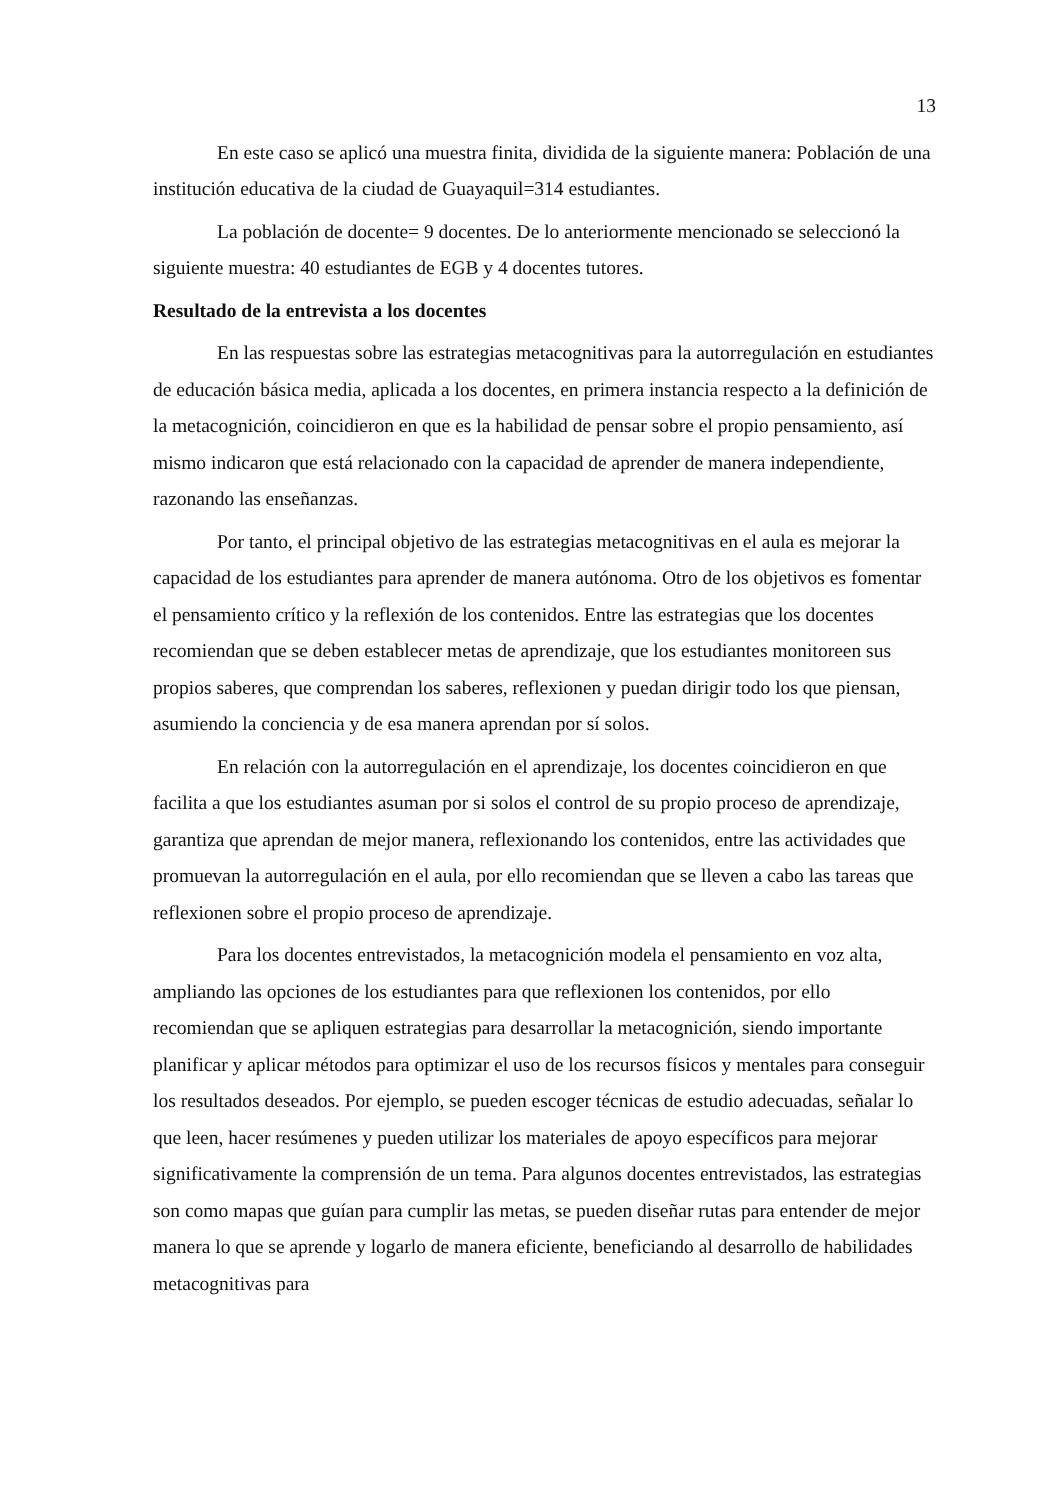13
En este caso se aplicó una muestra finita, dividida de la siguiente manera: Población de una institución educativa de la ciudad de Guayaquil=314 estudiantes.
La población de docente= 9 docentes. De lo anteriormente mencionado se seleccionó la siguiente muestra: 40 estudiantes de EGB y 4 docentes tutores.
Resultado de la entrevista a los docentes
En las respuestas sobre las estrategias metacognitivas para la autorregulación en estudiantes de educación básica media, aplicada a los docentes, en primera instancia respecto a la definición de la metacognición, coincidieron en que es la habilidad de pensar sobre el propio pensamiento, así mismo indicaron que está relacionado con la capacidad de aprender de manera independiente, razonando las enseñanzas.
Por tanto, el principal objetivo de las estrategias metacognitivas en el aula es mejorar la capacidad de los estudiantes para aprender de manera autónoma. Otro de los objetivos es fomentar el pensamiento crítico y la reflexión de los contenidos. Entre las estrategias que los docentes recomiendan que se deben establecer metas de aprendizaje, que los estudiantes monitoreen sus propios saberes, que comprendan los saberes, reflexionen y puedan dirigir todo los que piensan, asumiendo la conciencia y de esa manera aprendan por sí solos.
En relación con la autorregulación en el aprendizaje, los docentes coincidieron en que facilita a que los estudiantes asuman por si solos el control de su propio proceso de aprendizaje, garantiza que aprendan de mejor manera, reflexionando los contenidos, entre las actividades que promuevan la autorregulación en el aula, por ello recomiendan que se lleven a cabo las tareas que reflexionen sobre el propio proceso de aprendizaje.
Para los docentes entrevistados, la metacognición modela el pensamiento en voz alta, ampliando las opciones de los estudiantes para que reflexionen los contenidos, por ello recomiendan que se apliquen estrategias para desarrollar la metacognición, siendo importante planificar y aplicar métodos para optimizar el uso de los recursos físicos y mentales para conseguir los resultados deseados. Por ejemplo, se pueden escoger técnicas de estudio adecuadas, señalar lo que leen, hacer resúmenes y pueden utilizar los materiales de apoyo específicos para mejorar significativamente la comprensión de un tema. Para algunos docentes entrevistados, las estrategias son como mapas que guían para cumplir las metas, se pueden diseñar rutas para entender de mejor manera lo que se aprende y logarlo de manera eficiente, beneficiando al desarrollo de habilidades metacognitivas para